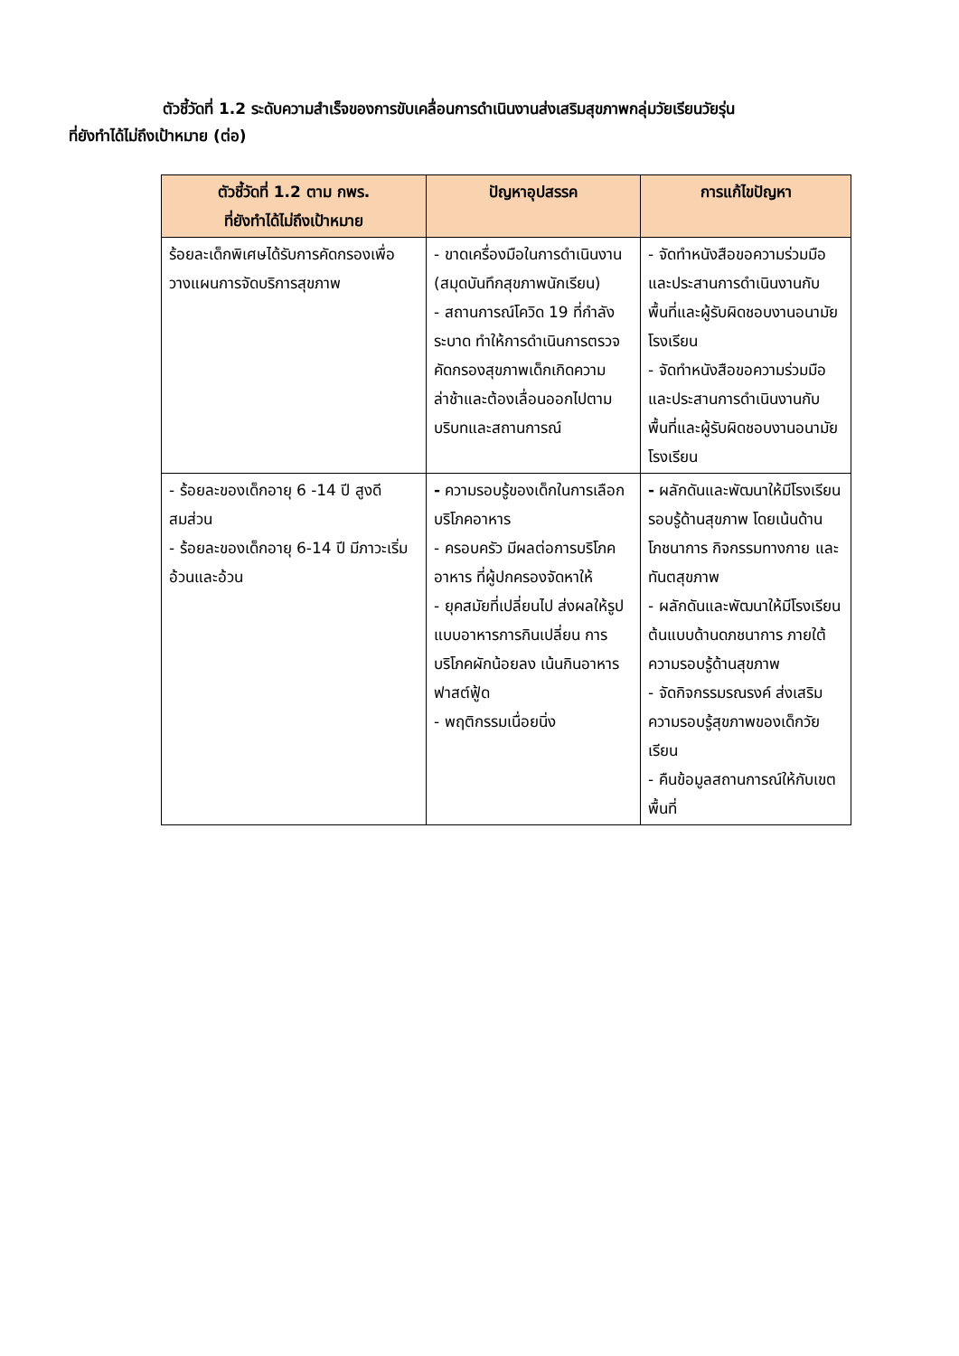ตัวชี้วัดที่ 1.2 ระดับความสำเร็จของการขับเคลื่อนการดำเนินงานส่งเสริมสุขภาพกลุ่มวัยเรียนวัยรุ่น
ที่ยังทำได้ไม่ถึงเป้าหมาย (ต่อ)
| ตัวชี้วัดที่ 1.2 ตาม กพร. ที่ยังทำได้ไม่ถึงเป้าหมาย | ปัญหาอุปสรรค | การแก้ไขปัญหา |
| --- | --- | --- |
| ร้อยละเด็กพิเศษได้รับการคัดกรองเพื่อวางแผนการจัดบริการสุขภาพ | - ขาดเครื่องมือในการดำเนินงาน (สมุดบันทึกสุขภาพนักเรียน) - สถานการณ์โควิด 19 ที่กำลังระบาด ทำให้การดำเนินการตรวจคัดกรองสุขภาพเด็กเกิดความล่าช้าและต้องเลื่อนออกไปตามบริบทและสถานการณ์ | - จัดทำหนังสือขอความร่วมมือและประสานการดำเนินงานกับพื้นที่และผู้รับผิดชอบงานอนามัยโรงเรียน - จัดทำหนังสือขอความร่วมมือและประสานการดำเนินงานกับพื้นที่และผู้รับผิดชอบงานอนามัยโรงเรียน |
| - ร้อยละของเด็กอายุ 6 -14 ปี สูงดีสมส่วน - ร้อยละของเด็กอายุ 6-14 ปี มีภาวะเริ่มอ้วนและอ้วน | - ความรอบรู้ของเด็กในการเลือกบริโภคอาหาร - ครอบครัว มีผลต่อการบริโภคอาหาร ที่ผู้ปกครองจัดหาให้ - ยุคสมัยที่เปลี่ยนไป ส่งผลให้รูปแบบอาหารการกินเปลี่ยน การบริโภคผักน้อยลง เน้นกินอาหารฟาสต์ฟู้ด - พฤติกรรมเนื่อยนิ่ง | - ผลักดันและพัฒนาให้มีโรงเรียนรอบรู้ด้านสุขภาพ โดยเน้นด้านโภชนาการ กิจกรรมทางกาย และทันตสุขภาพ - ผลักดันและพัฒนาให้มีโรงเรียนต้นแบบด้านดภชนาการ ภายใต้ความรอบรู้ด้านสุขภาพ - จัดกิจกรรมรณรงค์ ส่งเสริมความรอบรู้สุขภาพของเด็กวัยเรียน - คืนข้อมูลสถานการณ์ให้กับเขตพื้นที่ |